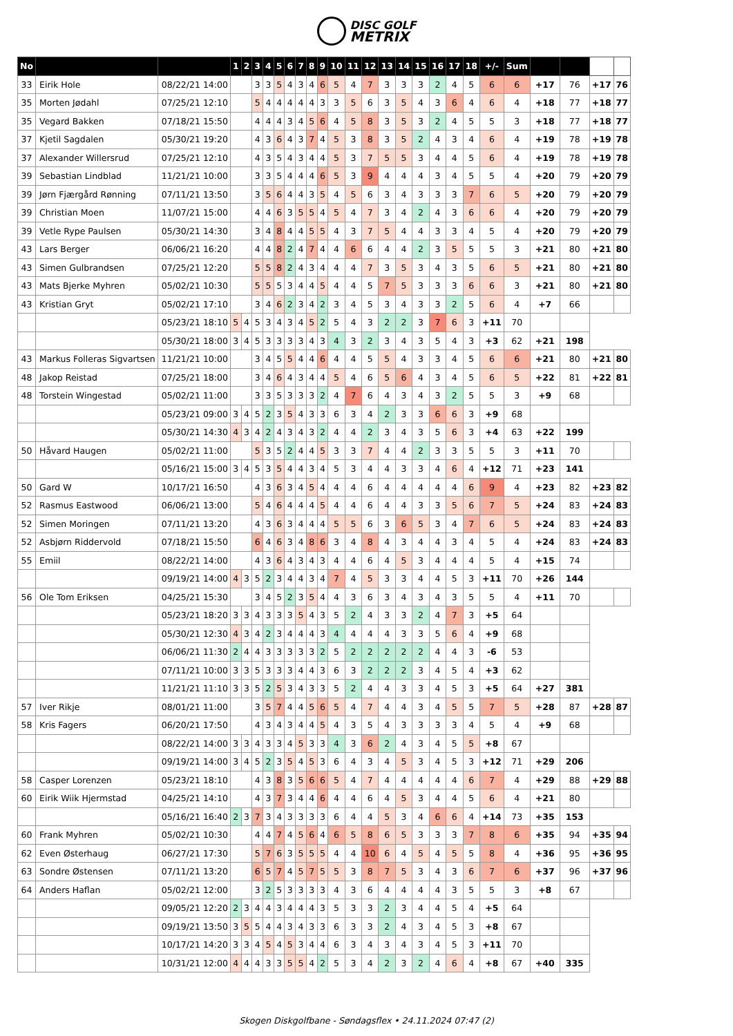DISC GOLF
METRIX
| No | | | 1 | 2 | 3 | 4 | 5 | 6 | 7 | 8 | 9 | 10 | 11 | 12 | 13 | 14 | 15 | 16 | 17 | 18 | +/- | Sum | | | | |
| --- | --- | --- | --- | --- | --- | --- | --- | --- | --- | --- | --- | --- | --- | --- | --- | --- | --- | --- | --- | --- | --- | --- | --- | --- | --- | --- |
| 33 | Eirik Hole | 08/22/21 14:00 | | | 3 | 3 | 5 | 4 | 3 | 4 | 6 | 5 | 4 | 7 | 3 | 3 | 3 | 2 | 4 | 5 | 6 | 6 | +17 | 76 | +17 | 76 |
| 35 | Morten Jødahl | 07/25/21 12:10 | | | 5 | 4 | 4 | 4 | 4 | 4 | 3 | 3 | 5 | 6 | 3 | 5 | 4 | 3 | 6 | 4 | 6 | 4 | +18 | 77 | +18 | 77 |
| 35 | Vegard Bakken | 07/18/21 15:50 | | | 4 | 4 | 4 | 3 | 4 | 5 | 6 | 4 | 5 | 8 | 3 | 5 | 3 | 2 | 4 | 5 | 5 | 3 | +18 | 77 | +18 | 77 |
| 37 | Kjetil Sagdalen | 05/30/21 19:20 | | | 4 | 3 | 6 | 4 | 3 | 7 | 4 | 5 | 3 | 8 | 3 | 5 | 2 | 4 | 3 | 4 | 6 | 4 | +19 | 78 | +19 | 78 |
| 37 | Alexander Willersrud | 07/25/21 12:10 | | | 4 | 3 | 5 | 4 | 3 | 4 | 4 | 5 | 3 | 7 | 5 | 5 | 3 | 4 | 4 | 5 | 6 | 4 | +19 | 78 | +19 | 78 |
| 39 | Sebastian Lindblad | 11/21/21 10:00 | | | 3 | 3 | 5 | 4 | 4 | 4 | 6 | 5 | 3 | 9 | 4 | 4 | 4 | 3 | 4 | 5 | 5 | 4 | +20 | 79 | +20 | 79 |
| 39 | Jørn Fjærgård Rønning | 07/11/21 13:50 | | | 3 | 5 | 6 | 4 | 4 | 3 | 5 | 4 | 5 | 6 | 3 | 4 | 3 | 3 | 3 | 7 | 6 | 5 | +20 | 79 | +20 | 79 |
| 39 | Christian Moen | 11/07/21 15:00 | | | 4 | 4 | 6 | 3 | 5 | 5 | 4 | 5 | 4 | 7 | 3 | 4 | 2 | 4 | 3 | 6 | 6 | 4 | +20 | 79 | +20 | 79 |
| 39 | Vetle Rype Paulsen | 05/30/21 14:30 | | | 3 | 4 | 8 | 4 | 4 | 5 | 5 | 4 | 3 | 7 | 5 | 4 | 4 | 3 | 3 | 4 | 5 | 4 | +20 | 79 | +20 | 79 |
| 43 | Lars Berger | 06/06/21 16:20 | | | 4 | 4 | 8 | 2 | 4 | 7 | 4 | 4 | 6 | 6 | 4 | 4 | 2 | 3 | 5 | 5 | 5 | 3 | +21 | 80 | +21 | 80 |
| 43 | Simen Gulbrandsen | 07/25/21 12:20 | | | 5 | 5 | 8 | 2 | 4 | 3 | 4 | 4 | 4 | 7 | 3 | 5 | 3 | 4 | 3 | 5 | 6 | 5 | +21 | 80 | +21 | 80 |
| 43 | Mats Bjerke Myhren | 05/02/21 10:30 | | | 5 | 5 | 5 | 3 | 4 | 4 | 5 | 4 | 4 | 5 | 7 | 5 | 3 | 3 | 3 | 6 | 6 | 3 | +21 | 80 | +21 | 80 |
| 43 | Kristian Gryt | 05/02/21 17:10 | | | 3 | 4 | 6 | 2 | 3 | 4 | 2 | 3 | 4 | 5 | 3 | 4 | 3 | 3 | 2 | 5 | 6 | 4 | +7 | 66 | | |
| | | 05/23/21 18:10 | 5 | 4 | 5 | 3 | 4 | 3 | 4 | 5 | 2 | 5 | 4 | 3 | 2 | 2 | 3 | 7 | 6 | 3 | +11 | 70 | | | | |
| | | 05/30/21 18:00 | 3 | 4 | 5 | 3 | 3 | 3 | 3 | 4 | 3 | 4 | 3 | 2 | 3 | 4 | 3 | 5 | 4 | 3 | +3 | 62 | +21 | 198 | | |
| 43 | Markus Folleras Sigvartsen | 11/21/21 10:00 | | | 3 | 4 | 5 | 5 | 4 | 4 | 6 | 4 | 4 | 5 | 5 | 4 | 3 | 3 | 4 | 5 | 6 | 6 | +21 | 80 | +21 | 80 |
| 48 | Jakop Reistad | 07/25/21 18:00 | | | 3 | 4 | 6 | 4 | 3 | 4 | 4 | 5 | 4 | 6 | 5 | 6 | 4 | 3 | 4 | 5 | 6 | 5 | +22 | 81 | +22 | 81 |
| 48 | Torstein Wingestad | 05/02/21 11:00 | | | 3 | 3 | 5 | 3 | 3 | 3 | 2 | 4 | 7 | 6 | 4 | 3 | 4 | 3 | 2 | 5 | 5 | 3 | +9 | 68 | | |
| | | 05/23/21 09:00 | 3 | 4 | 5 | 2 | 3 | 5 | 4 | 3 | 3 | 6 | 3 | 4 | 2 | 3 | 3 | 6 | 6 | 3 | +9 | 68 | | | | |
| | | 05/30/21 14:30 | 4 | 3 | 4 | 2 | 4 | 3 | 4 | 3 | 2 | 4 | 4 | 2 | 3 | 4 | 3 | 5 | 6 | 3 | +4 | 63 | +22 | 199 | | |
| 50 | Håvard Haugen | 05/02/21 11:00 | | | 5 | 3 | 5 | 2 | 4 | 4 | 5 | 3 | 3 | 7 | 4 | 4 | 2 | 3 | 3 | 5 | 5 | 3 | +11 | 70 | | |
| | | 05/16/21 15:00 | 3 | 4 | 5 | 3 | 5 | 4 | 4 | 3 | 4 | 5 | 3 | 4 | 4 | 3 | 3 | 4 | 6 | 4 | +12 | 71 | +23 | 141 | | |
| 50 | Gard W | 10/17/21 16:50 | | | 4 | 3 | 6 | 3 | 4 | 5 | 4 | 4 | 4 | 6 | 4 | 4 | 4 | 4 | 4 | 6 | 9 | 4 | +23 | 82 | +23 | 82 |
| 52 | Rasmus Eastwood | 06/06/21 13:00 | | | 5 | 4 | 6 | 4 | 4 | 4 | 5 | 4 | 4 | 6 | 4 | 4 | 3 | 3 | 5 | 6 | 7 | 5 | +24 | 83 | +24 | 83 |
| 52 | Simen Moringen | 07/11/21 13:20 | | | 4 | 3 | 6 | 3 | 4 | 4 | 4 | 5 | 5 | 6 | 3 | 6 | 5 | 3 | 4 | 7 | 6 | 5 | +24 | 83 | +24 | 83 |
| 52 | Asbjørn Riddervold | 07/18/21 15:50 | | | 6 | 4 | 6 | 3 | 4 | 8 | 6 | 3 | 4 | 8 | 4 | 3 | 4 | 4 | 3 | 4 | 5 | 4 | +24 | 83 | +24 | 83 |
| 55 | Emiil | 08/22/21 14:00 | | | 4 | 3 | 6 | 4 | 3 | 4 | 3 | 4 | 4 | 6 | 4 | 5 | 3 | 4 | 4 | 4 | 5 | 4 | +15 | 74 | | |
| | | 09/19/21 14:00 | 4 | 3 | 5 | 2 | 3 | 4 | 4 | 3 | 4 | 7 | 4 | 5 | 3 | 3 | 4 | 4 | 5 | 3 | +11 | 70 | +26 | 144 | | |
| 56 | Ole Tom Eriksen | 04/25/21 15:30 | | | 3 | 4 | 5 | 2 | 3 | 5 | 4 | 4 | 3 | 6 | 3 | 4 | 3 | 4 | 3 | 5 | 5 | 4 | +11 | 70 | | |
| | | 05/23/21 18:20 | 3 | 3 | 4 | 3 | 3 | 3 | 5 | 4 | 3 | 5 | 2 | 4 | 3 | 3 | 2 | 4 | 7 | 3 | +5 | 64 | | | | |
| | | 05/30/21 12:30 | 4 | 3 | 4 | 2 | 3 | 4 | 4 | 4 | 3 | 4 | 4 | 4 | 4 | 3 | 3 | 5 | 6 | 4 | +9 | 68 | | | | |
| | | 06/06/21 11:30 | 2 | 4 | 4 | 3 | 3 | 3 | 3 | 3 | 2 | 5 | 2 | 2 | 2 | 2 | 2 | 4 | 4 | 3 | -6 | 53 | | | | |
| | | 07/11/21 10:00 | 3 | 3 | 5 | 3 | 3 | 3 | 4 | 4 | 3 | 6 | 3 | 2 | 2 | 2 | 3 | 4 | 5 | 4 | +3 | 62 | | | | |
| | | 11/21/21 11:10 | 3 | 3 | 5 | 2 | 5 | 3 | 4 | 3 | 3 | 5 | 2 | 4 | 4 | 3 | 3 | 4 | 5 | 3 | +5 | 64 | +27 | 381 | | |
| 57 | Iver Rikje | 08/01/21 11:00 | | | 3 | 5 | 7 | 4 | 4 | 5 | 6 | 5 | 4 | 7 | 4 | 4 | 3 | 4 | 5 | 5 | 7 | 5 | +28 | 87 | +28 | 87 |
| 58 | Kris Fagers | 06/20/21 17:50 | | | 4 | 3 | 4 | 3 | 4 | 4 | 5 | 4 | 3 | 5 | 4 | 3 | 3 | 3 | 3 | 4 | 5 | 4 | +9 | 68 | | |
| | | 08/22/21 14:00 | 3 | 3 | 4 | 3 | 3 | 4 | 5 | 3 | 3 | 4 | 3 | 6 | 2 | 4 | 3 | 4 | 5 | 5 | +8 | 67 | | | | |
| | | 09/19/21 14:00 | 3 | 4 | 5 | 2 | 3 | 5 | 4 | 5 | 3 | 6 | 4 | 3 | 4 | 5 | 3 | 4 | 5 | 3 | +12 | 71 | +29 | 206 | | |
| 58 | Casper Lorenzen | 05/23/21 18:10 | | | 4 | 3 | 8 | 3 | 5 | 6 | 6 | 5 | 4 | 7 | 4 | 4 | 4 | 4 | 4 | 6 | 7 | 4 | +29 | 88 | +29 | 88 |
| 60 | Eirik Wiik Hjermstad | 04/25/21 14:10 | | | 4 | 3 | 7 | 3 | 4 | 4 | 6 | 4 | 4 | 6 | 4 | 5 | 3 | 4 | 4 | 5 | 6 | 4 | +21 | 80 | | |
| | | 05/16/21 16:40 | 2 | 3 | 7 | 3 | 4 | 3 | 3 | 3 | 3 | 6 | 4 | 4 | 5 | 3 | 4 | 6 | 6 | 4 | +14 | 73 | +35 | 153 | | |
| 60 | Frank Myhren | 05/02/21 10:30 | | | 4 | 4 | 7 | 4 | 5 | 6 | 4 | 6 | 5 | 8 | 6 | 5 | 3 | 3 | 3 | 7 | 8 | 6 | +35 | 94 | +35 | 94 |
| 62 | Even Østerhaug | 06/27/21 17:30 | | | 5 | 7 | 6 | 3 | 5 | 5 | 5 | 4 | 4 | 10 | 6 | 4 | 5 | 4 | 5 | 5 | 8 | 4 | +36 | 95 | +36 | 95 |
| 63 | Sondre Østensen | 07/11/21 13:20 | | | 6 | 5 | 7 | 4 | 5 | 7 | 5 | 5 | 3 | 8 | 7 | 5 | 3 | 4 | 3 | 6 | 7 | 6 | +37 | 96 | +37 | 96 |
| 64 | Anders Haflan | 05/02/21 12:00 | | | 3 | 2 | 5 | 3 | 3 | 3 | 3 | 4 | 3 | 6 | 4 | 4 | 4 | 4 | 3 | 5 | 5 | 3 | +8 | 67 | | |
| | | 09/05/21 12:20 | 2 | 3 | 4 | 4 | 3 | 4 | 4 | 4 | 3 | 5 | 3 | 3 | 2 | 3 | 4 | 4 | 5 | 4 | +5 | 64 | | | | |
| | | 09/19/21 13:50 | 3 | 5 | 5 | 4 | 4 | 3 | 4 | 3 | 3 | 6 | 3 | 3 | 2 | 4 | 3 | 4 | 5 | 3 | +8 | 67 | | | | |
| | | 10/17/21 14:20 | 3 | 3 | 4 | 5 | 4 | 5 | 3 | 4 | 4 | 6 | 3 | 4 | 3 | 4 | 3 | 4 | 5 | 3 | +11 | 70 | | | | |
| | | 10/31/21 12:00 | 4 | 4 | 4 | 3 | 3 | 5 | 5 | 4 | 2 | 5 | 3 | 4 | 2 | 3 | 2 | 4 | 6 | 4 | +8 | 67 | +40 | 335 | | |
Skogen Diskgolfbane - Søndagsflex • 24.11.2024 07:47 (2)